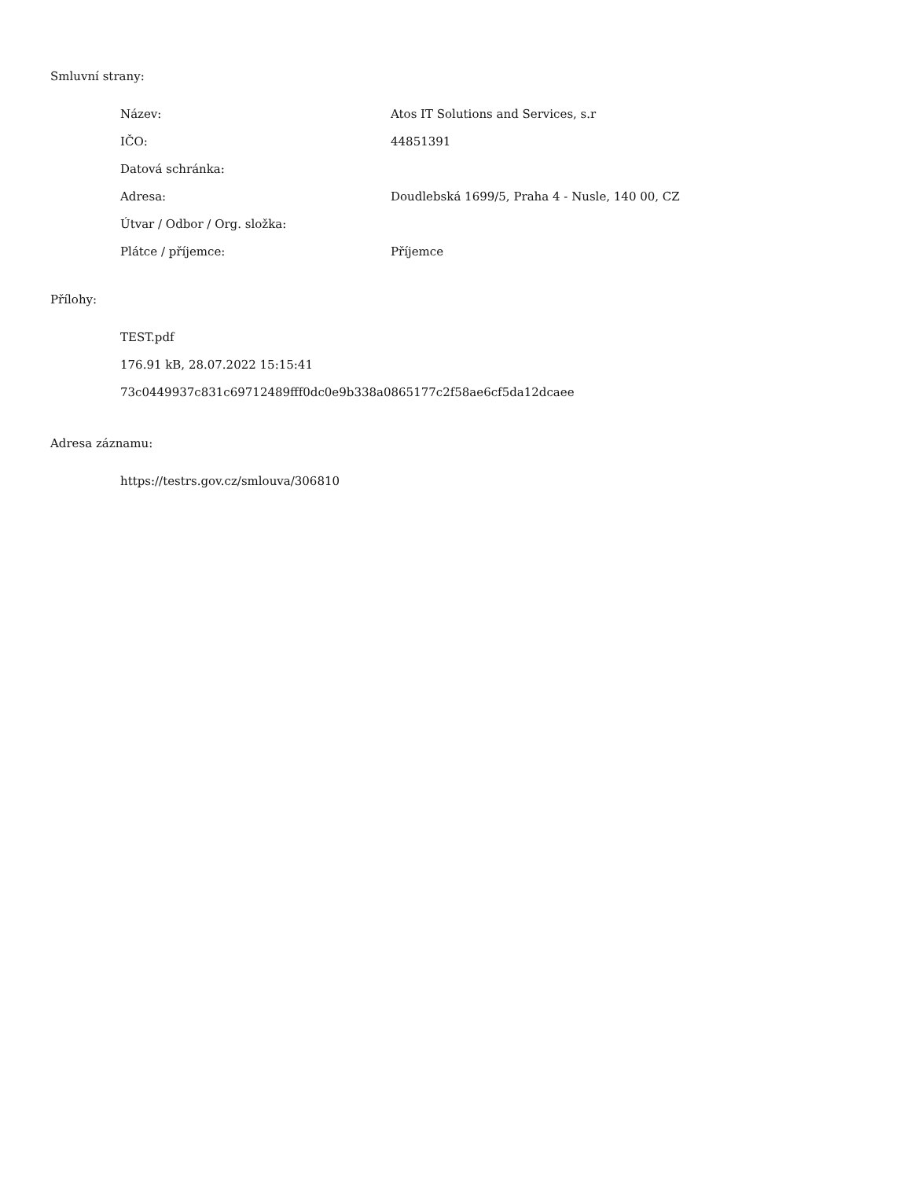Smluvní strany:
| Název: | Atos IT Solutions and Services, s.r |
| IČO: | 44851391 |
| Datová schránka: | |
| Adresa: | Doudlebská 1699/5, Praha 4 - Nusle, 140 00, CZ |
| Útvar / Odbor / Org. složka: | |
| Plátce / příjemce: | Příjemce |
Přílohy:
TEST.pdf
176.91 kB, 28.07.2022 15:15:41
73c0449937c831c69712489fff0dc0e9b338a0865177c2f58ae6cf5da12dcaee
Adresa záznamu:
https://testrs.gov.cz/smlouva/306810